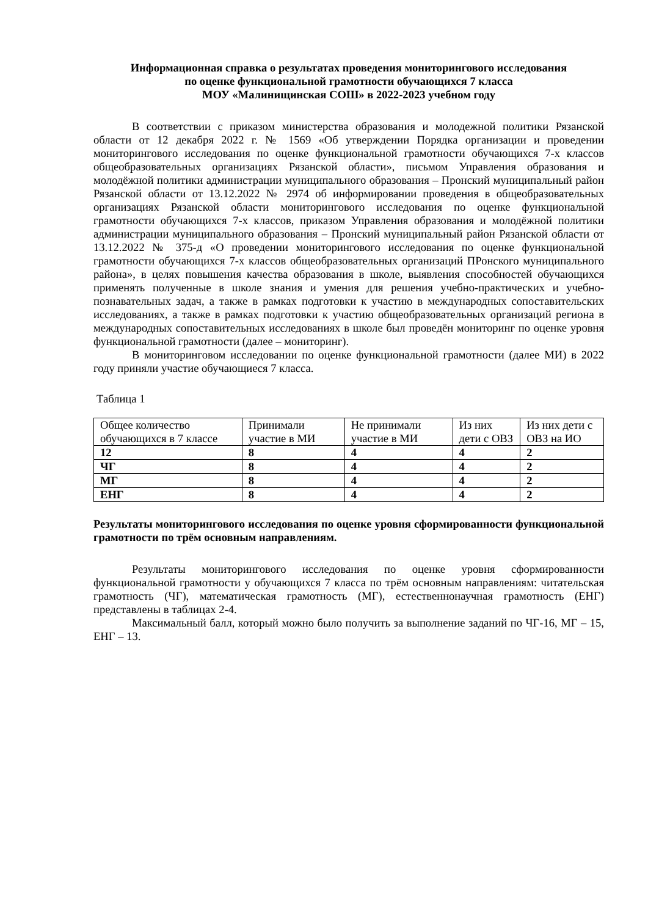Информационная справка о результатах проведения мониторингового исследования
по оценке функциональной грамотности обучающихся 7 класса
МОУ «Малинищинская СОШ» в 2022-2023 учебном году
В соответствии с приказом министерства образования и молодежной политики Рязанской области от 12 декабря 2022 г. № 1569 «Об утверждении Порядка организации и проведении мониторингового исследования по оценке функциональной грамотности обучающихся 7-х классов общеобразовательных организациях Рязанской области», письмом Управления образования и молодёжной политики администрации муниципального образования – Пронский муниципальный район Рязанской области от 13.12.2022 № 2974 об информировании проведения в общеобразовательных организациях Рязанской области мониторингового исследования по оценке функциональной грамотности обучающихся 7-х классов, приказом Управления образования и молодёжной политики администрации муниципального образования – Пронский муниципальный район Рязанской области от 13.12.2022 № 375-д «О проведении мониторингового исследования по оценке функциональной грамотности обучающихся 7-х классов общеобразовательных организаций ПРонского муниципального района», в целях повышения качества образования в школе, выявления способностей обучающихся применять полученные в школе знания и умения для решения учебно-практических и учебно-познавательных задач, а также в рамках подготовки к участию в международных сопоставительских исследованиях, а также в рамках подготовки к участию общеобразовательных организаций региона в международных сопоставительных исследованиях в школе был проведён мониторинг по оценке уровня функциональной грамотности (далее – мониторинг).
В мониторинговом исследовании по оценке функциональной грамотности (далее МИ) в 2022 году приняли участие обучающиеся 7 класса.
Таблица 1
| Общее количество обучающихся в 7 классе | Принимали участие в МИ | Не принимали участие в МИ | Из них дети с ОВЗ | Из них дети с ОВЗ на ИО |
| 12 | 8 | 4 | 4 | 2 |
| ЧГ | 8 | 4 | 4 | 2 |
| МГ | 8 | 4 | 4 | 2 |
| ЕНГ | 8 | 4 | 4 | 2 |
Результаты мониторингового исследования по оценке уровня сформированности функциональной грамотности по трём основным направлениям.
Результаты мониторингового исследования по оценке уровня сформированности функциональной грамотности у обучающихся 7 класса по трём основным направлениям: читательская грамотность (ЧГ), математическая грамотность (МГ), естественнонаучная грамотность (ЕНГ) представлены в таблицах 2-4.
Максимальный балл, который можно было получить за выполнение заданий по ЧГ-16, МГ – 15, ЕНГ – 13.